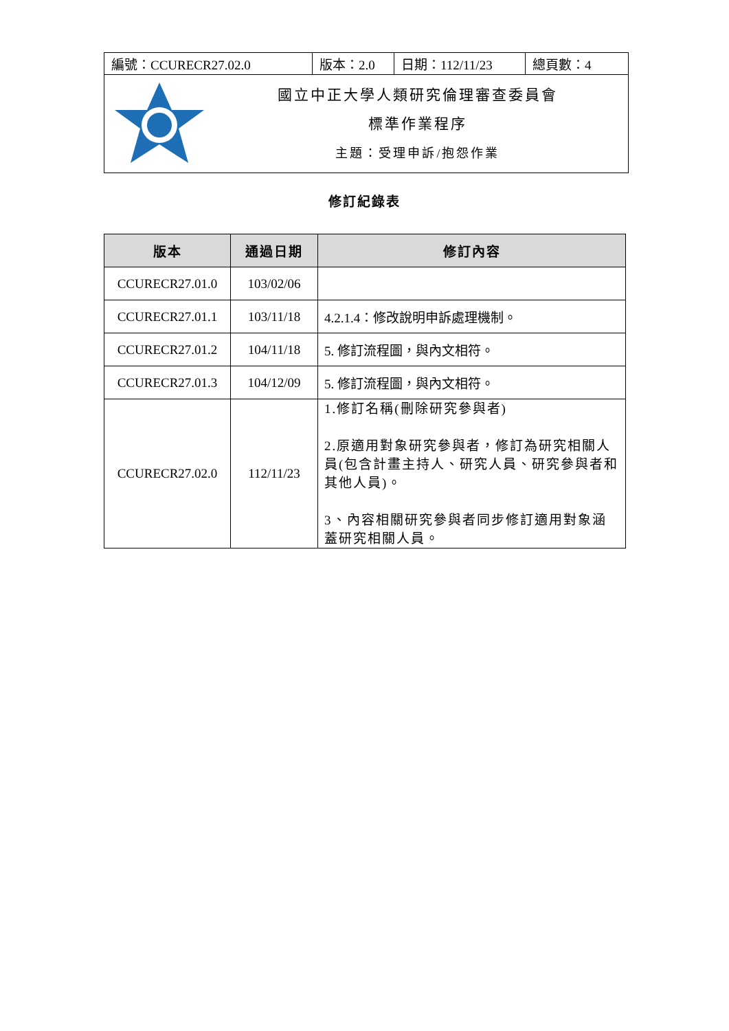| 編號：CCURECR27.02.0 | 版本：2.0 | 日期：112/11/23 | 總頁數：4 |
| 國立中正大學人類研究倫理審查委員會 標準作業程序 主題：受理申訴/抱怨作業 | | | |
修訂紀錄表
| 版本 | 通過日期 | 修訂內容 |
| --- | --- | --- |
| CCURECR27.01.0 | 103/02/06 | |
| CCURECR27.01.1 | 103/11/18 | 4.2.1.4：修改說明申訴處理機制。 |
| CCURECR27.01.2 | 104/11/18 | 5. 修訂流程圖，與內文相符。 |
| CCURECR27.01.3 | 104/12/09 | 5. 修訂流程圖，與內文相符。 |
| CCURECR27.02.0 | 112/11/23 | 1.修訂名稱(刪除研究參與者) 2.原適用對象研究參與者，修訂為研究相關人員(包含計畫主持人、研究人員、研究參與者和其他人員)。 3、內容相關研究參與者同步修訂適用對象涵蓋研究相關人員。 |